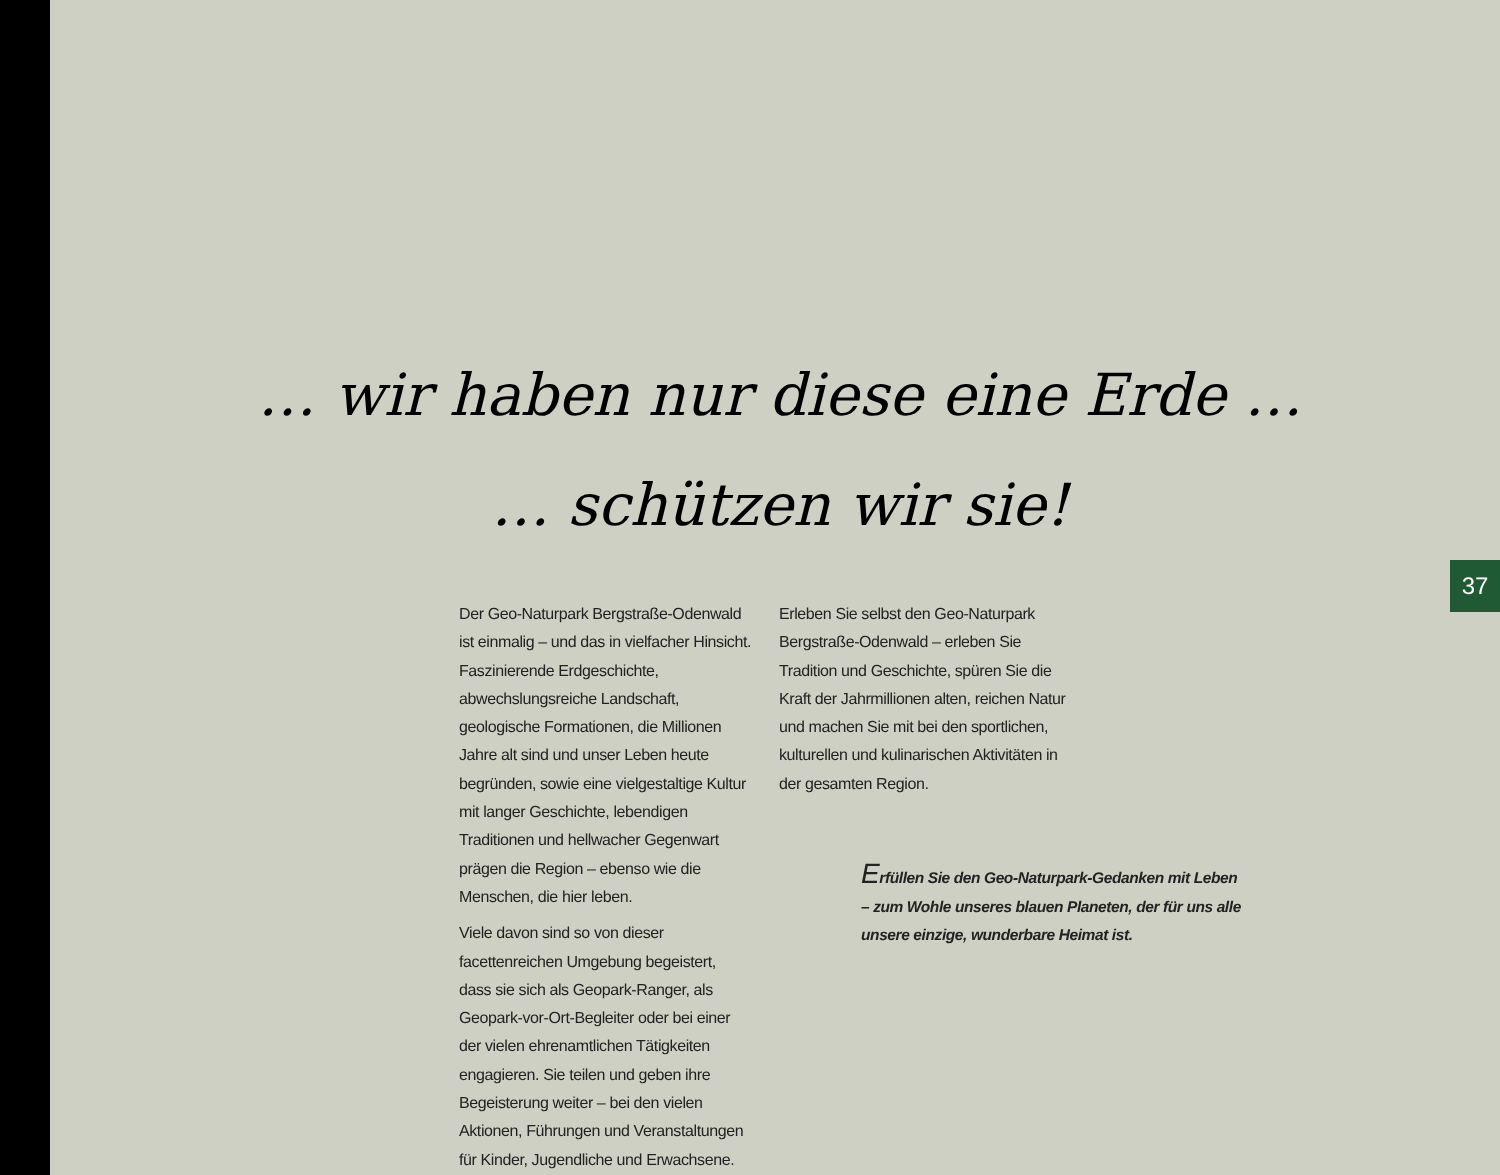… wir haben nur diese eine Erde …
… schützen wir sie!
37
Der Geo-Naturpark Bergstraße-Odenwald ist einmalig – und das in vielfacher Hinsicht. Faszinierende Erdgeschichte, abwechslungsreiche Landschaft, geologische Formationen, die Millionen Jahre alt sind und unser Leben heute begründen, sowie eine vielgestaltige Kultur mit langer Geschichte, lebendigen Traditionen und hellwacher Gegenwart prägen die Region – ebenso wie die Menschen, die hier leben.
Viele davon sind so von dieser facettenreichen Umgebung begeistert, dass sie sich als Geopark-Ranger, als Geopark-vor-Ort-Begleiter oder bei einer der vielen ehrenamtlichen Tätigkeiten engagieren. Sie teilen und geben ihre Begeisterung weiter – bei den vielen Aktionen, Führungen und Veranstaltungen für Kinder, Jugendliche und Erwachsene.
Erleben Sie selbst den Geo-Naturpark Bergstraße-Odenwald – erleben Sie Tradition und Geschichte, spüren Sie die Kraft der Jahrmillionen alten, reichen Natur und machen Sie mit bei den sportlichen, kulturellen und kulinarischen Aktivitäten in der gesamten Region.
Erfüllen Sie den Geo-Naturpark-Gedanken mit Leben – zum Wohle unseres blauen Planeten, der für uns alle unsere einzige, wunderbare Heimat ist.